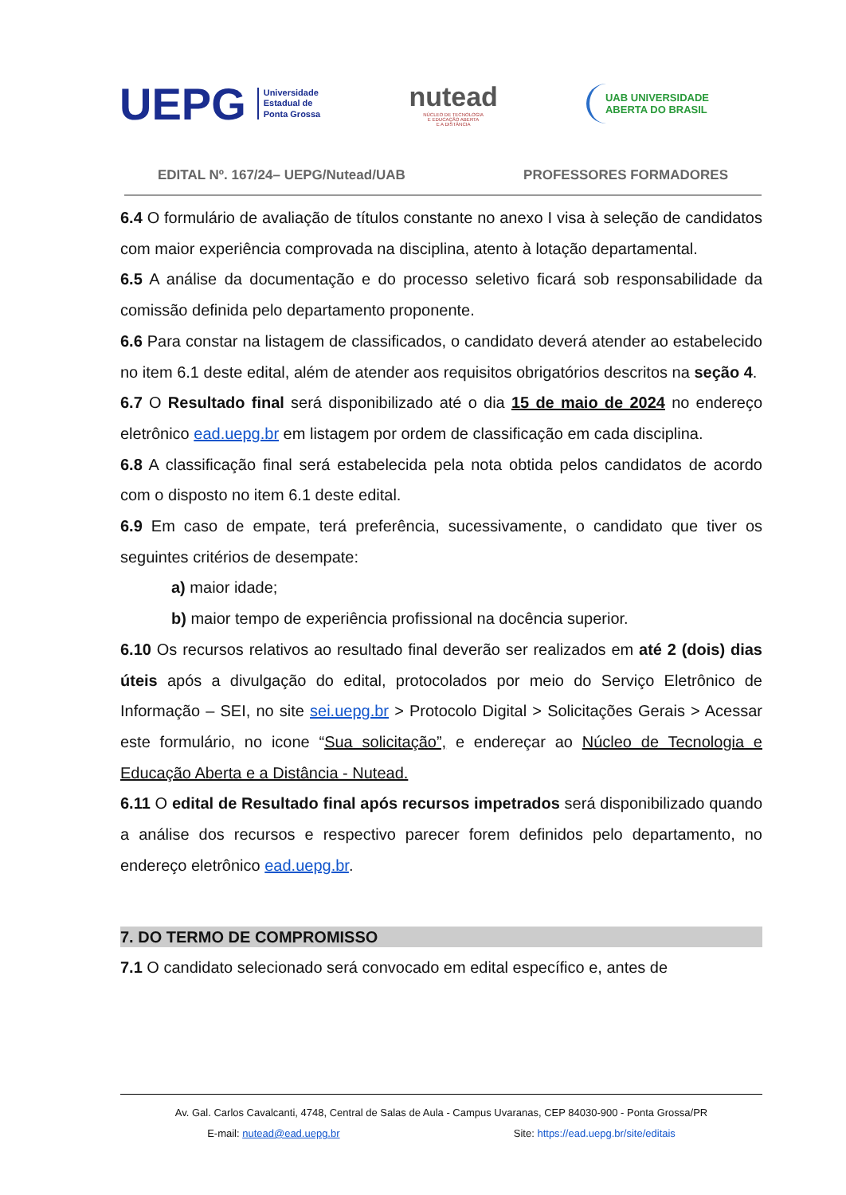UEPG Universidade
Estadual de
Ponta Grossa
nutead
NÚCLEO DE TECNOLOGIA
E EDUCAÇÃO ABERTA
E A DISTÂNCIA
UAB UNIVERSIDADE
ABERTA DO BRASIL
EDITAL Nº. 167/24– UEPG/Nutead/UAB PROFESSORES FORMADORES
6.4 O formulário de avaliação de títulos constante no anexo I visa à seleção de candidatos com maior experiência comprovada na disciplina, atento à lotação departamental.
6.5 A análise da documentação e do processo seletivo ficará sob responsabilidade da comissão definida pelo departamento proponente.
6.6 Para constar na listagem de classificados, o candidato deverá atender ao estabelecido no item 6.1 deste edital, além de atender aos requisitos obrigatórios descritos na seção 4.
6.7 O Resultado final será disponibilizado até o dia 15 de maio de 2024 no endereço eletrônico ead.uepg.br em listagem por ordem de classificação em cada disciplina.
6.8 A classificação final será estabelecida pela nota obtida pelos candidatos de acordo com o disposto no item 6.1 deste edital.
6.9 Em caso de empate, terá preferência, sucessivamente, o candidato que tiver os seguintes critérios de desempate:
a) maior idade;
b) maior tempo de experiência profissional na docência superior.
6.10 Os recursos relativos ao resultado final deverão ser realizados em até 2 (dois) dias úteis após a divulgação do edital, protocolados por meio do Serviço Eletrônico de Informação – SEI, no site sei.uepg.br > Protocolo Digital > Solicitações Gerais > Acessar este formulário, no icone “Sua solicitação”, e endereçar ao Núcleo de Tecnologia e Educação Aberta e a Distância - Nutead.
6.11 O edital de Resultado final após recursos impetrados será disponibilizado quando a análise dos recursos e respectivo parecer forem definidos pelo departamento, no endereço eletrônico ead.uepg.br.
7. DO TERMO DE COMPROMISSO
7.1 O candidato selecionado será convocado em edital específico e, antes de
Av. Gal. Carlos Cavalcanti, 4748, Central de Salas de Aula - Campus Uvaranas, CEP 84030-900 - Ponta Grossa/PR
E-mail: nutead@ead.uepg.br Site: https://ead.uepg.br/site/editais